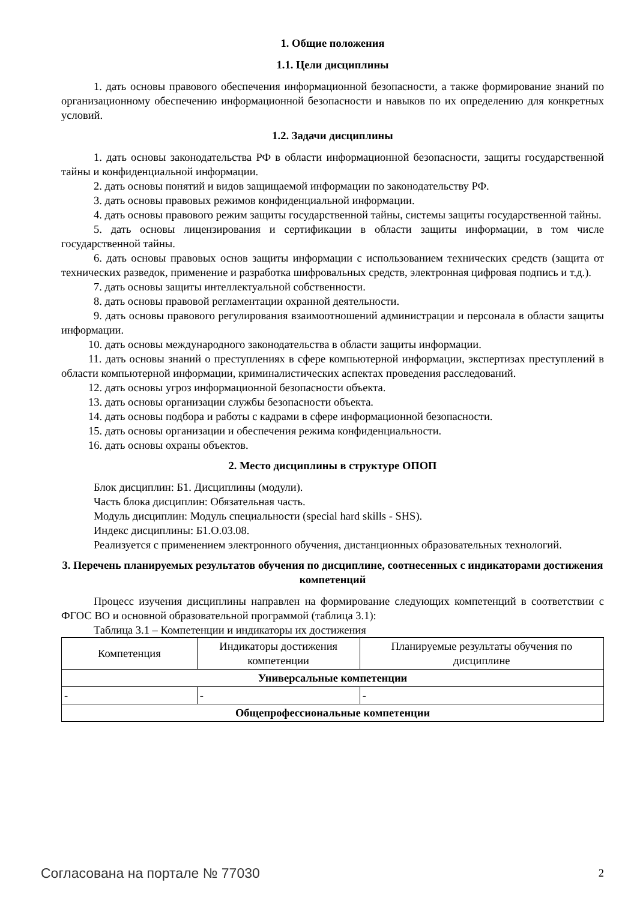1. Общие положения
1.1. Цели дисциплины
1. дать основы правового обеспечения информационной безопасности, а также формирование знаний по организационному обеспечению информационной безопасности и навыков по их определению для конкретных условий.
1.2. Задачи дисциплины
1. дать основы законодательства РФ в области информационной безопасности, защиты государственной тайны и конфиденциальной информации.
2. дать основы понятий и видов защищаемой информации по законодательству РФ.
3. дать основы правовых режимов конфиденциальной информации.
4. дать основы правового режим защиты государственной тайны, системы защиты государственной тайны.
5. дать основы лицензирования и сертификации в области защиты информации, в том числе государственной тайны.
6. дать основы правовых основ защиты информации с использованием технических средств (защита от технических разведок, применение и разработка шифровальных средств, электронная цифровая подпись и т.д.).
7. дать основы защиты интеллектуальной собственности.
8. дать основы правовой регламентации охранной деятельности.
9. дать основы правового регулирования взаимоотношений администрации и персонала в области защиты информации.
10. дать основы международного законодательства в области защиты информации.
11. дать основы знаний о преступлениях в сфере компьютерной информации, экспертизах преступлений в области компьютерной информации, криминалистических аспектах проведения расследований.
12. дать основы угроз информационной безопасности объекта.
13. дать основы организации службы безопасности объекта.
14. дать основы подбора и работы с кадрами в сфере информационной безопасности.
15. дать основы организации и обеспечения режима конфиденциальности.
16. дать основы охраны объектов.
2. Место дисциплины в структуре ОПОП
Блок дисциплин: Б1. Дисциплины (модули).
Часть блока дисциплин: Обязательная часть.
Модуль дисциплин: Модуль специальности (special hard skills - SHS).
Индекс дисциплины: Б1.О.03.08.
Реализуется с применением электронного обучения, дистанционных образовательных технологий.
3. Перечень планируемых результатов обучения по дисциплине, соотнесенных с индикаторами достижения компетенций
Процесс изучения дисциплины направлен на формирование следующих компетенций в соответствии с ФГОС ВО и основной образовательной программой (таблица 3.1):
Таблица 3.1 – Компетенции и индикаторы их достижения
| Компетенция | Индикаторы достижения компетенции | Планируемые результаты обучения по дисциплине |
| --- | --- | --- |
| Универсальные компетенции | | |
| - | - | - |
| Общепрофессиональные компетенции | | |
Согласована на портале № 77030 2